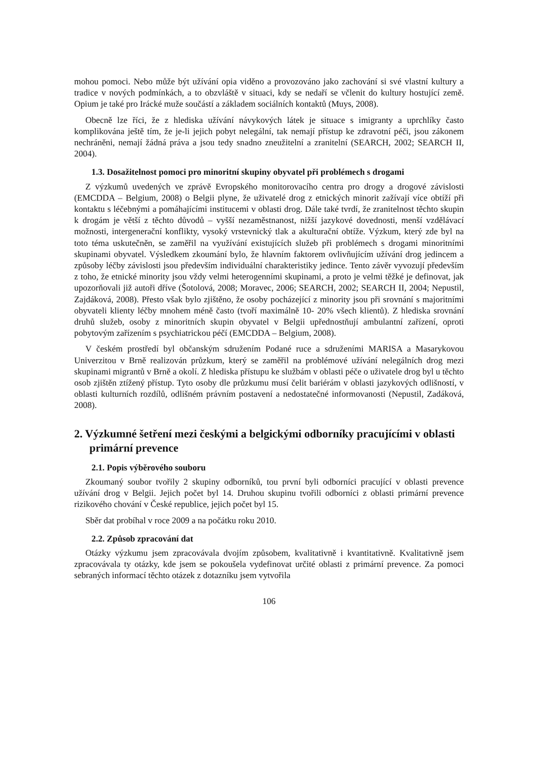mohou pomoci. Nebo může být užívání opia viděno a provozováno jako zachování si své vlastní kultury a tradice v nových podmínkách, a to obzvláště v situaci, kdy se nedaří se včlenit do kultury hostující země. Opium je také pro Irácké muže součástí a základem sociálních kontaktů (Muys, 2008).
Obecně lze říci, že z hlediska užívání návykových látek je situace s imigranty a uprchlíky často komplikována ještě tím, že je-li jejich pobyt nelegální, tak nemají přístup ke zdravotní péči, jsou zákonem nechráněni, nemají žádná práva a jsou tedy snadno zneužitelní a zranitelní (SEARCH, 2002; SEARCH II, 2004).
1.3. Dosažitelnost pomoci pro minoritní skupiny obyvatel při problémech s drogami
Z výzkumů uvedených ve zprávě Evropského monitorovacího centra pro drogy a drogové závislosti (EMCDDA – Belgium, 2008) o Belgii plyne, že uživatelé drog z etnických minorit zažívají více obtíží při kontaktu s léčebnými a pomáhajícími institucemi v oblasti drog. Dále také tvrdí, že zranitelnost těchto skupin k drogám je větší z těchto důvodů – vyšší nezaměstnanost, nižší jazykové dovednosti, menší vzdělávací možnosti, intergenerační konflikty, vysoký vrstevnický tlak a akulturační obtíže. Výzkum, který zde byl na toto téma uskutečněn, se zaměřil na využívání existujících služeb při problémech s drogami minoritními skupinami obyvatel. Výsledkem zkoumání bylo, že hlavním faktorem ovlivňujícím užívání drog jedincem a způsoby léčby závislosti jsou především individuální charakteristiky jedince. Tento závěr vyvozují především z toho, že etnické minority jsou vždy velmi heterogenními skupinami, a proto je velmi těžké je definovat, jak upozorňovali již autoři dříve (Šotolová, 2008; Moravec, 2006; SEARCH, 2002; SEARCH II, 2004; Nepustil, Zajdáková, 2008). Přesto však bylo zjištěno, že osoby pocházející z minority jsou při srovnání s majoritními obyvateli klienty léčby mnohem méně často (tvoří maximálně 10- 20% všech klientů). Z hlediska srovnání druhů služeb, osoby z minoritních skupin obyvatel v Belgii upřednostňují ambulantní zařízení, oproti pobytovým zařízením s psychiatrickou péčí (EMCDDA – Belgium, 2008).
V českém prostředí byl občanským sdružením Podané ruce a sdruženími MARISA a Masarykovou Univerzitou v Brně realizován průzkum, který se zaměřil na problémové užívání nelegálních drog mezi skupinami migrantů v Brně a okolí. Z hlediska přístupu ke službám v oblasti péče o uživatele drog byl u těchto osob zjištěn ztížený přístup. Tyto osoby dle průzkumu musí čelit bariérám v oblasti jazykových odlišností, v oblasti kulturních rozdílů, odlišném právním postavení a nedostatečné informovanosti (Nepustil, Zadáková, 2008).
2. Výzkumné šetření mezi českými a belgickými odborníky pracujícími v oblasti primární prevence
2.1. Popis výběrového souboru
Zkoumaný soubor tvořily 2 skupiny odborníků, tou první byli odborníci pracující v oblasti prevence užívání drog v Belgii. Jejich počet byl 14. Druhou skupinu tvořili odborníci z oblasti primární prevence rizikového chování v České republice, jejich počet byl 15.
Sběr dat probíhal v roce 2009 a na počátku roku 2010.
2.2. Způsob zpracování dat
Otázky výzkumu jsem zpracovávala dvojím způsobem, kvalitativně i kvantitativně. Kvalitativně jsem zpracovávala ty otázky, kde jsem se pokoušela vydefinovat určité oblasti z primární prevence. Za pomoci sebraných informací těchto otázek z dotazníku jsem vytvořila
106